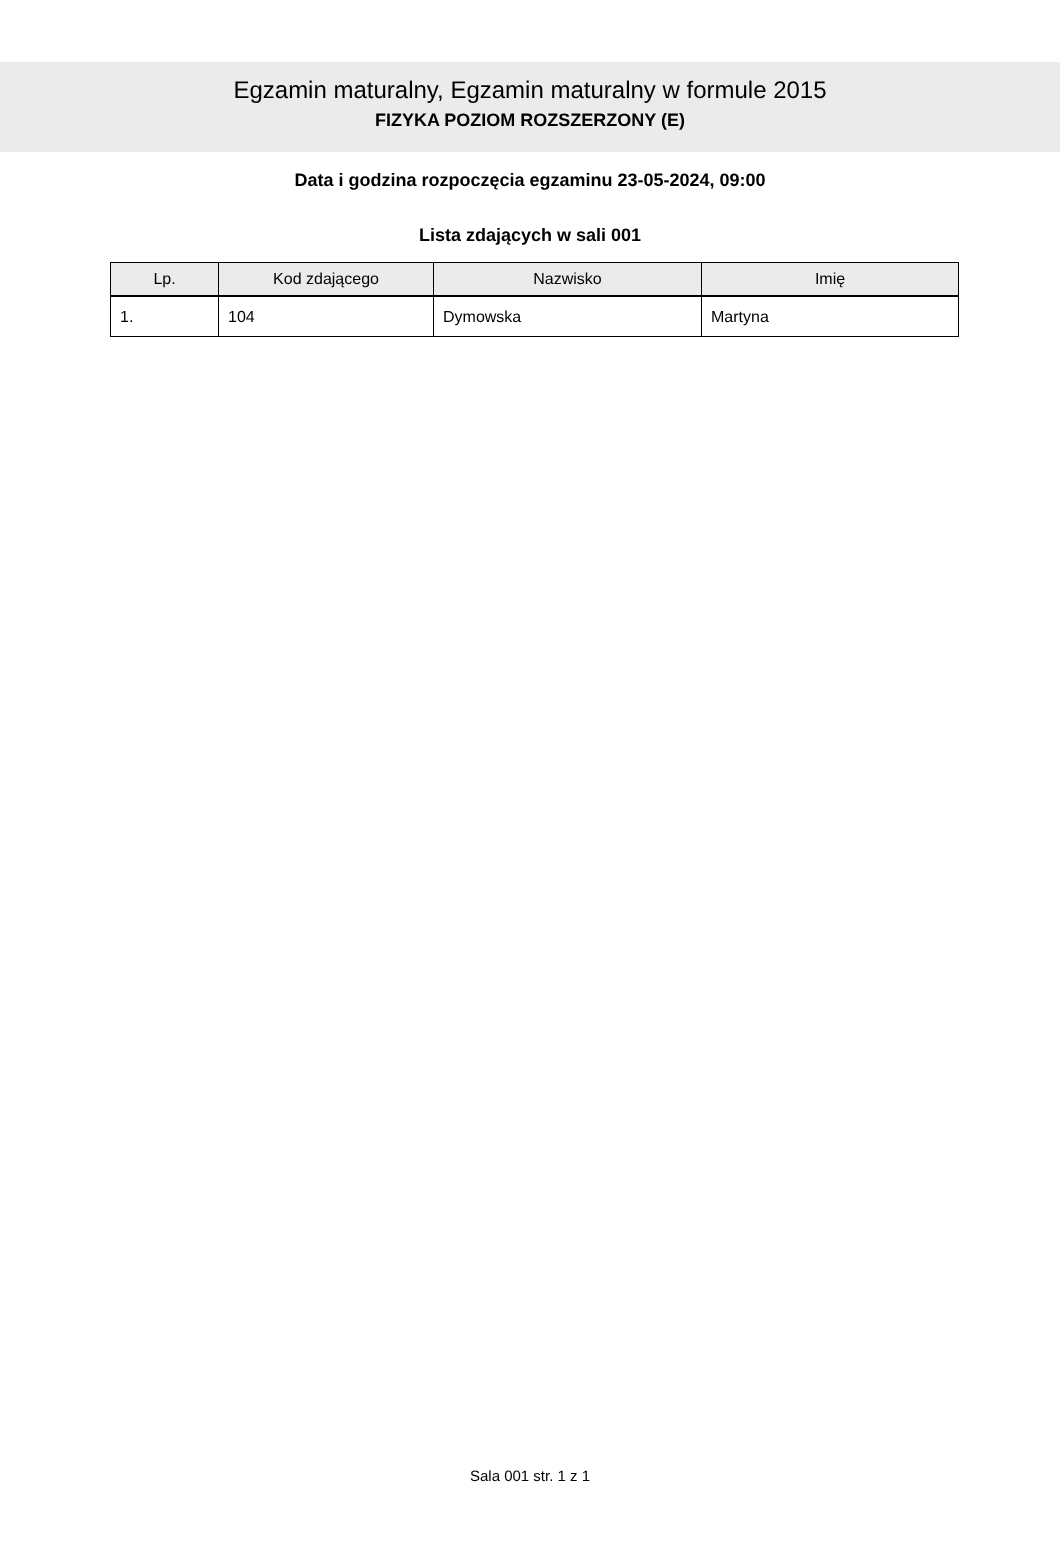Egzamin maturalny, Egzamin maturalny w formule 2015
FIZYKA POZIOM ROZSZERZONY (E)
Data i godzina rozpoczęcia egzaminu 23-05-2024, 09:00
Lista zdających w sali 001
| Lp. | Kod zdającego | Nazwisko | Imię |
| --- | --- | --- | --- |
| 1. | 104 | Dymowska | Martyna |
Sala 001 str. 1 z 1